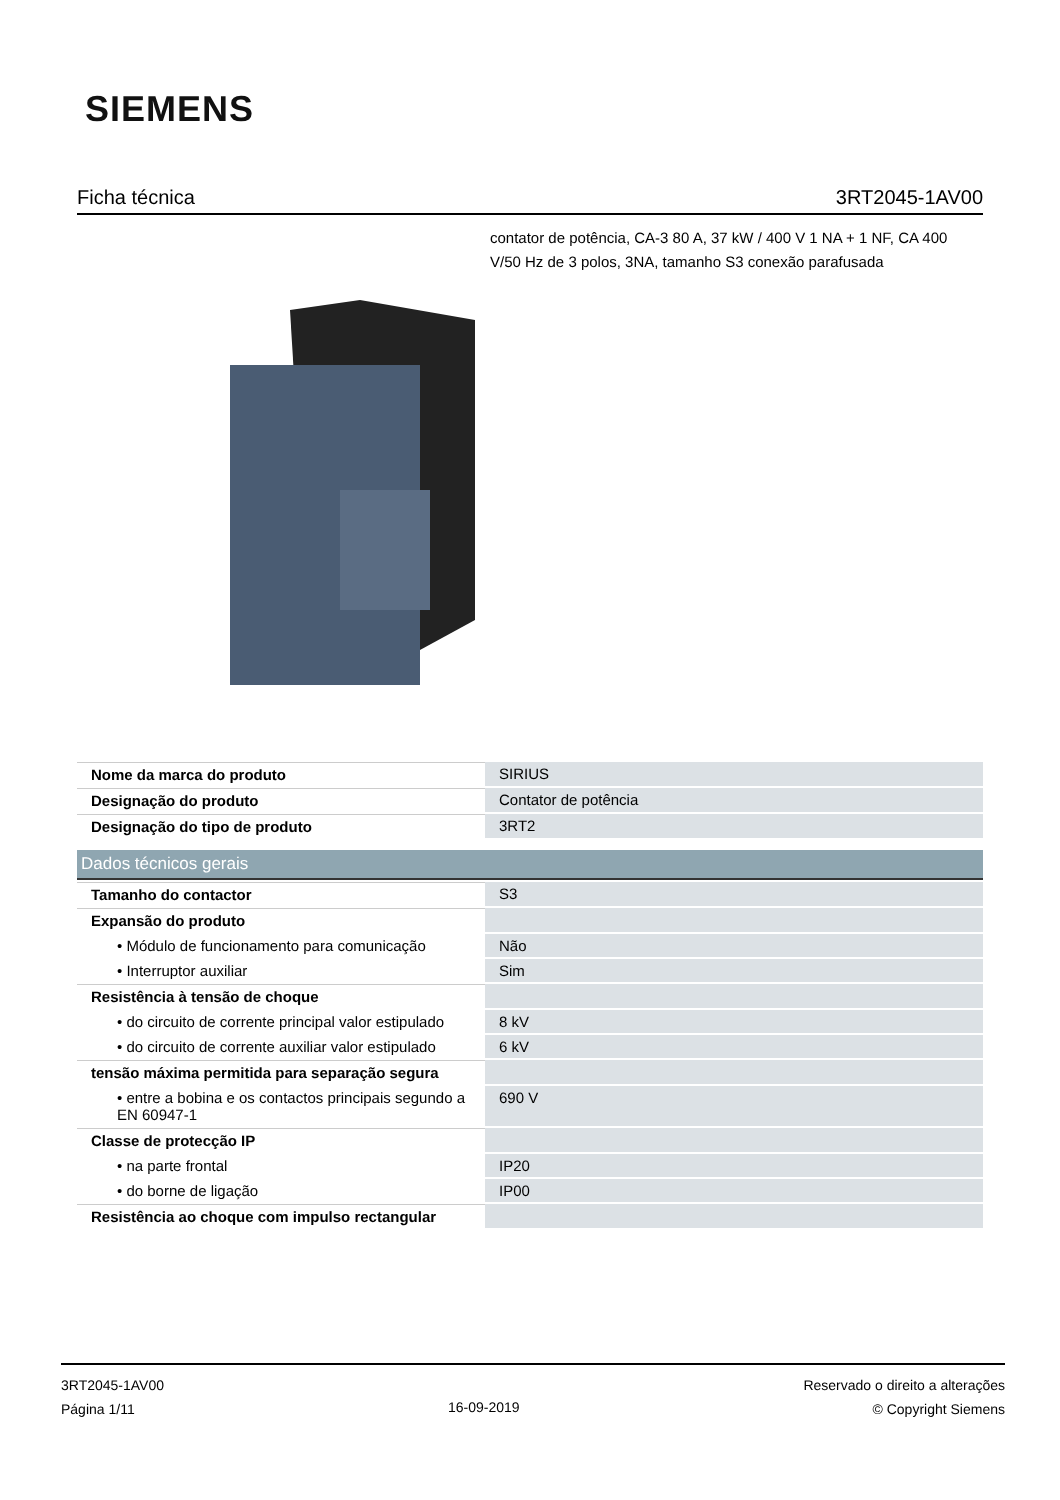SIEMENS
Ficha técnica 3RT2045-1AV00
contator de potência, CA-3 80 A, 37 kW / 400 V 1 NA + 1 NF, CA 400 V/50 Hz de 3 polos, 3NA, tamanho S3 conexão parafusada
| Nome da marca do produto | SIRIUS |
| Designação do produto | Contator de potência |
| Designação do tipo de produto | 3RT2 |
Dados técnicos gerais
| Tamanho do contactor | S3 |
| Expansão do produto | |
| • Módulo de funcionamento para comunicação | Não |
| • Interruptor auxiliar | Sim |
| Resistência à tensão de choque | |
| • do circuito de corrente principal valor estipulado | 8 kV |
| • do circuito de corrente auxiliar valor estipulado | 6 kV |
| tensão máxima permitida para separação segura | |
| • entre a bobina e os contactos principais segundo a EN 60947-1 | 690 V |
| Classe de protecção IP | |
| • na parte frontal | IP20 |
| • do borne de ligação | IP00 |
| Resistência ao choque com impulso rectangular | |
3RT2045-1AV00
Página 1/11
16-09-2019
Reservado o direito a alterações
© Copyright Siemens